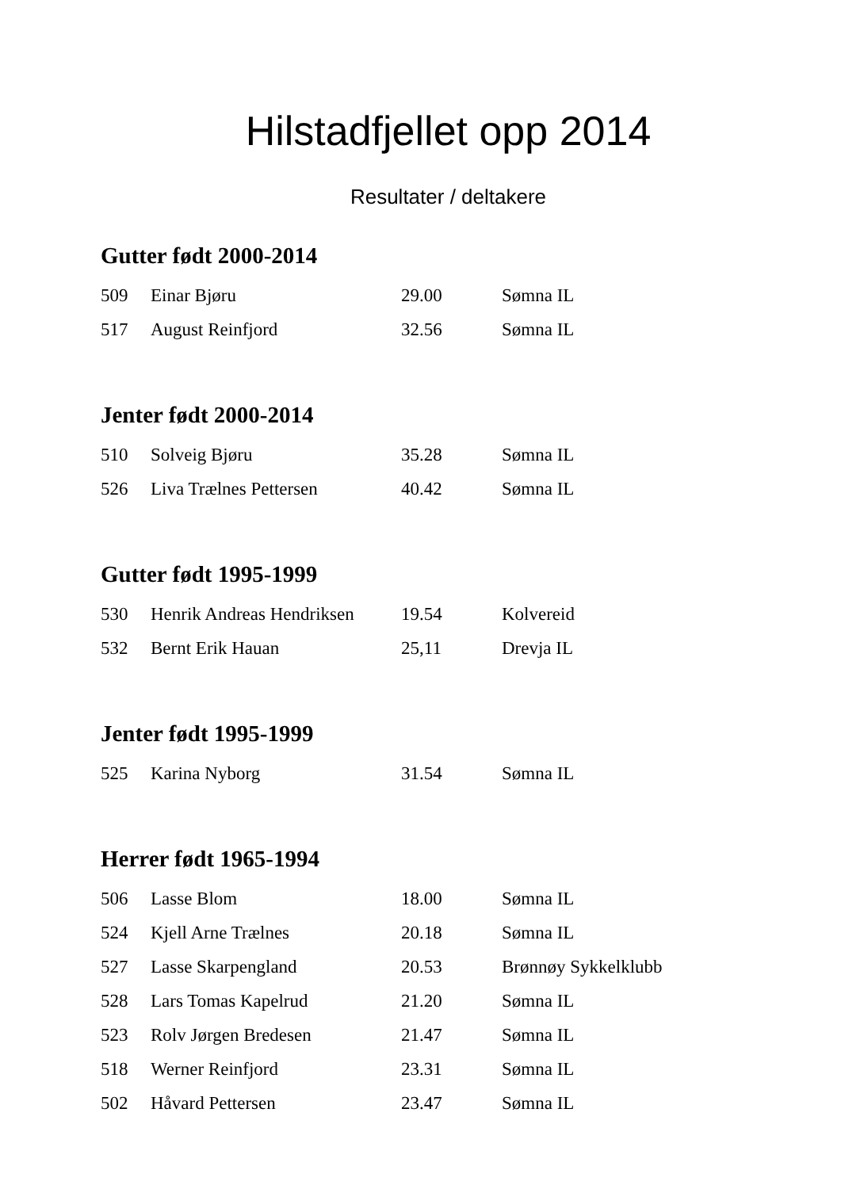Hilstadfjellet opp 2014
Resultater / deltakere
Gutter født 2000-2014
| 509 | Einar Bjøru | 29.00 | Sømna IL |
| 517 | August Reinfjord | 32.56 | Sømna IL |
Jenter født 2000-2014
| 510 | Solveig Bjøru | 35.28 | Sømna IL |
| 526 | Liva Trælnes Pettersen | 40.42 | Sømna IL |
Gutter født 1995-1999
| 530 | Henrik Andreas Hendriksen | 19.54 | Kolvereid |
| 532 | Bernt Erik Hauan | 25,11 | Drevja IL |
Jenter født 1995-1999
| 525 | Karina Nyborg | 31.54 | Sømna IL |
Herrer født 1965-1994
| 506 | Lasse Blom | 18.00 | Sømna IL |
| 524 | Kjell Arne Trælnes | 20.18 | Sømna IL |
| 527 | Lasse Skarpengland | 20.53 | Brønnøy Sykkelklubb |
| 528 | Lars Tomas Kapelrud | 21.20 | Sømna IL |
| 523 | Rolv Jørgen Bredesen | 21.47 | Sømna IL |
| 518 | Werner Reinfjord | 23.31 | Sømna IL |
| 502 | Håvard Pettersen | 23.47 | Sømna IL |